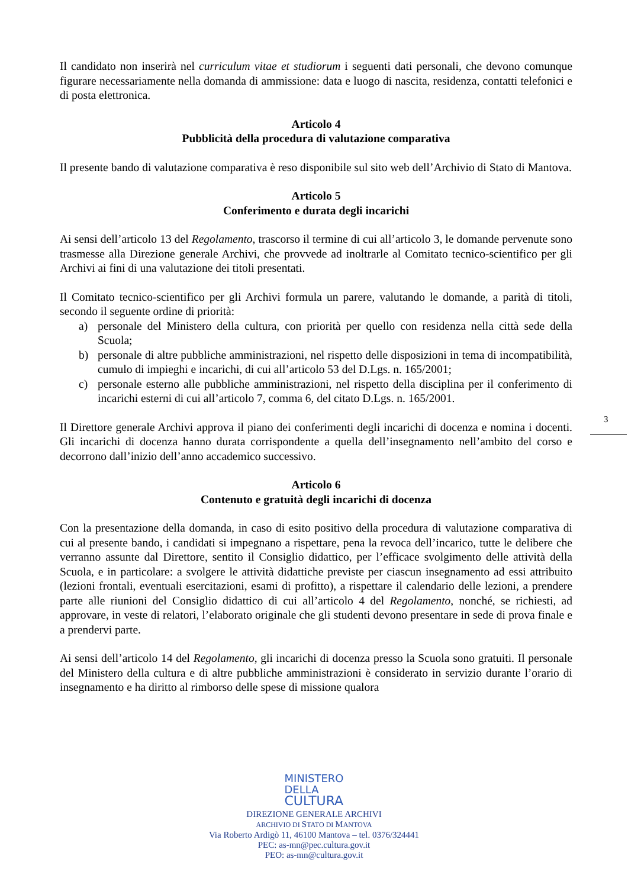Il candidato non inserirà nel curriculum vitae et studiorum i seguenti dati personali, che devono comunque figurare necessariamente nella domanda di ammissione: data e luogo di nascita, residenza, contatti telefonici e di posta elettronica.
Articolo 4
Pubblicità della procedura di valutazione comparativa
Il presente bando di valutazione comparativa è reso disponibile sul sito web dell’Archivio di Stato di Mantova.
Articolo 5
Conferimento e durata degli incarichi
Ai sensi dell’articolo 13 del Regolamento, trascorso il termine di cui all’articolo 3, le domande pervenute sono trasmesse alla Direzione generale Archivi, che provvede ad inoltrarle al Comitato tecnico-scientifico per gli Archivi ai fini di una valutazione dei titoli presentati.
Il Comitato tecnico-scientifico per gli Archivi formula un parere, valutando le domande, a parità di titoli, secondo il seguente ordine di priorità:
a) personale del Ministero della cultura, con priorità per quello con residenza nella città sede della Scuola;
b) personale di altre pubbliche amministrazioni, nel rispetto delle disposizioni in tema di incompatibilità, cumulo di impieghi e incarichi, di cui all’articolo 53 del D.Lgs. n. 165/2001;
c) personale esterno alle pubbliche amministrazioni, nel rispetto della disciplina per il conferimento di incarichi esterni di cui all’articolo 7, comma 6, del citato D.Lgs. n. 165/2001.
Il Direttore generale Archivi approva il piano dei conferimenti degli incarichi di docenza e nomina i docenti. Gli incarichi di docenza hanno durata corrispondente a quella dell’insegnamento nell’ambito del corso e decorrono dall’inizio dell’anno accademico successivo.
Articolo 6
Contenuto e gratuità degli incarichi di docenza
Con la presentazione della domanda, in caso di esito positivo della procedura di valutazione comparativa di cui al presente bando, i candidati si impegnano a rispettare, pena la revoca dell’incarico, tutte le delibere che verranno assunte dal Direttore, sentito il Consiglio didattico, per l’efficace svolgimento delle attività della Scuola, e in particolare: a svolgere le attività didattiche previste per ciascun insegnamento ad essi attribuito (lezioni frontali, eventuali esercitazioni, esami di profitto), a rispettare il calendario delle lezioni, a prendere parte alle riunioni del Consiglio didattico di cui all’articolo 4 del Regolamento, nonché, se richiesti, ad approvare, in veste di relatori, l’elaborato originale che gli studenti devono presentare in sede di prova finale e a prendervi parte.
Ai sensi dell’articolo 14 del Regolamento, gli incarichi di docenza presso la Scuola sono gratuiti. Il personale del Ministero della cultura e di altre pubbliche amministrazioni è considerato in servizio durante l’orario di insegnamento e ha diritto al rimborso delle spese di missione qualora
3
MINISTERO
DELLA
CULTURA
DIREZIONE GENERALE ARCHIVI
ARCHIVIO DI STATO DI MANTOVA
Via Roberto Ardigò 11, 46100 Mantova – tel. 0376/324441
PEC: as-mn@pec.cultura.gov.it
PEO: as-mn@cultura.gov.it